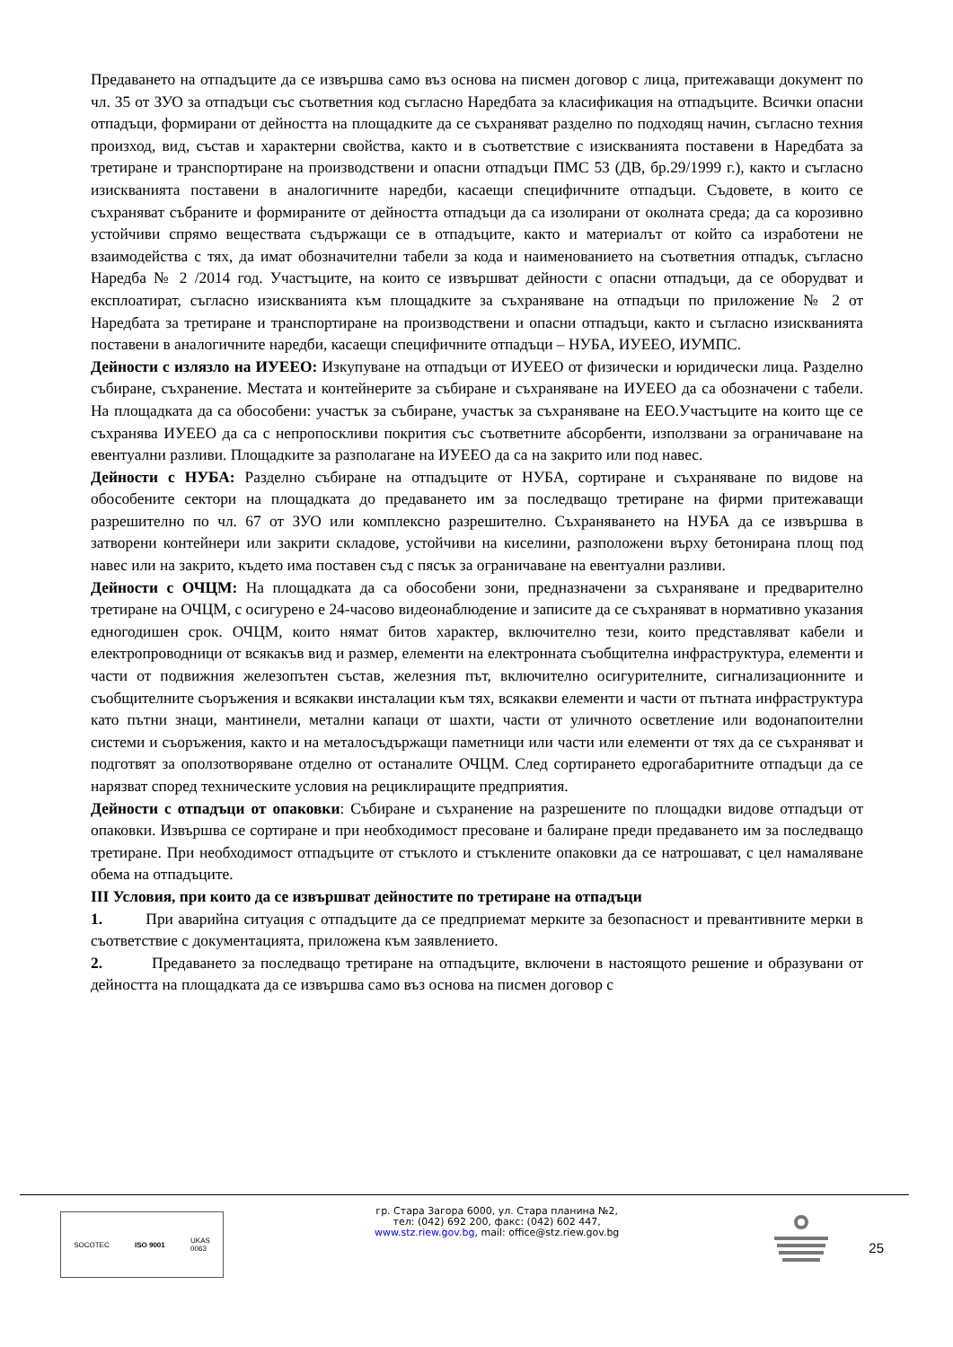Предаването на отпадъците да се извършва само въз основа на писмен договор с лица, притежаващи документ по чл. 35 от ЗУО за отпадъци със съответния код съгласно Наредбата за класификация на отпадъците. Всички опасни отпадъци, формирани от дейността на площадките да се съхраняват разделно по подходящ начин, съгласно техния произход, вид, състав и характерни свойства, както и в съответствие с изискванията поставени в Наредбата за третиране и транспортиране на производствени и опасни отпадъци ПМС 53 (ДВ, бр.29/1999 г.), както и съгласно изискванията поставени в аналогичните наредби, касаещи специфичните отпадъци. Съдовете, в които се съхраняват събраните и формираните от дейността отпадъци да са изолирани от околната среда; да са корозивно устойчиви спрямо веществата съдържащи се в отпадъците, както и материалът от който са изработени не взаимодейства с тях, да имат обозначителни табели за кода и наименованието на съответния отпадък, съгласно Наредба № 2 /2014 год. Участъците, на които се извършват дейности с опасни отпадъци, да се оборудват и експлоатират, съгласно изискванията към площадките за съхраняване на отпадъци по приложение № 2 от Наредбата за третиране и транспортиране на производствени и опасни отпадъци, както и съгласно изискванията поставени в аналогичните наредби, касаещи специфичните отпадъци – НУБА, ИУЕЕО, ИУМПС.
Дейности с излязло на ИУЕЕО: Изкупуване на отпадъци от ИУЕЕО от физически и юридически лица. Разделно събиране, съхранение. Местата и контейнерите за събиране и съхраняване на ИУЕЕО да са обозначени с табели. На площадката да са обособени: участък за събиране, участък за съхраняване на ЕЕО.Участъците на които ще се съхранява ИУЕЕО да са с непропоскливи покрития със съответните абсорбенти, използвани за ограничаване на евентуални разливи. Площадките за разполагане на ИУЕЕО да са на закрито или под навес.
Дейности с НУБА: Разделно събиране на отпадъците от НУБА, сортиране и съхраняване по видове на обособените сектори на площадката до предаването им за последващо третиране на фирми притежаващи разрешително по чл. 67 от ЗУО или комплексно разрешително. Съхраняването на НУБА да се извършва в затворени контейнери или закрити складове, устойчиви на киселини, разположени върху бетонирана площ под навес или на закрито, където има поставен съд с пясък за ограничаване на евентуални разливи.
Дейности с ОЧЦМ: На площадката да са обособени зони, предназначени за съхраняване и предварително третиране на ОЧЦМ, с осигурено е 24-часово видеонаблюдение и записите да се съхраняват в нормативно указания едногодишен срок. ОЧЦМ, които нямат битов характер, включително тези, които представляват кабели и електропроводници от всякакъв вид и размер, елементи на електронната съобщителна инфраструктура, елементи и части от подвижния железопътен състав, железния път, включително осигурителните, сигнализационните и съобщителните съоръжения и всякакви инсталации към тях, всякакви елементи и части от пътната инфраструктура като пътни знаци, мантинели, метални капаци от шахти, части от уличното осветление или водонапоителни системи и съоръжения, както и на металосъдържащи паметници или части или елементи от тях да се съхраняват и подготвят за оползотворяване отделно от останалите ОЧЦМ. След сортирането едрогабаритните отпадъци да се нарязват според техническите условия на рециклиращите предприятия.
Дейности с отпадъци от опаковки: Събиране и съхранение на разрешените по площадки видове отпадъци от опаковки. Извършва се сортиране и при необходимост пресоване и балиране преди предаването им за последващо третиране. При необходимост отпадъците от стъклото и стъклените опаковки да се натрошават, с цел намаляване обема на отпадъците.
III Условия, при които да се извършват дейностите по третиране на отпадъци
1. При аварийна ситуация с отпадъците да се предприемат мерките за безопасност и превантивните мерки в съответствие с документацията, приложена към заявлението.
2. Предаването за последващо третиране на отпадъците, включени в настоящото решение и образувани от дейността на площадката да се извършва само въз основа на писмен договор с
SOCOTEC ISO 9001 UKAS
0063
гр. Стара Загора 6000, ул. Стара планина №2,
тел: (042) 692 200, факс: (042) 602 447,
www.stz.riew.gov.bg, mail: office@stz.riew.gov.bg
25